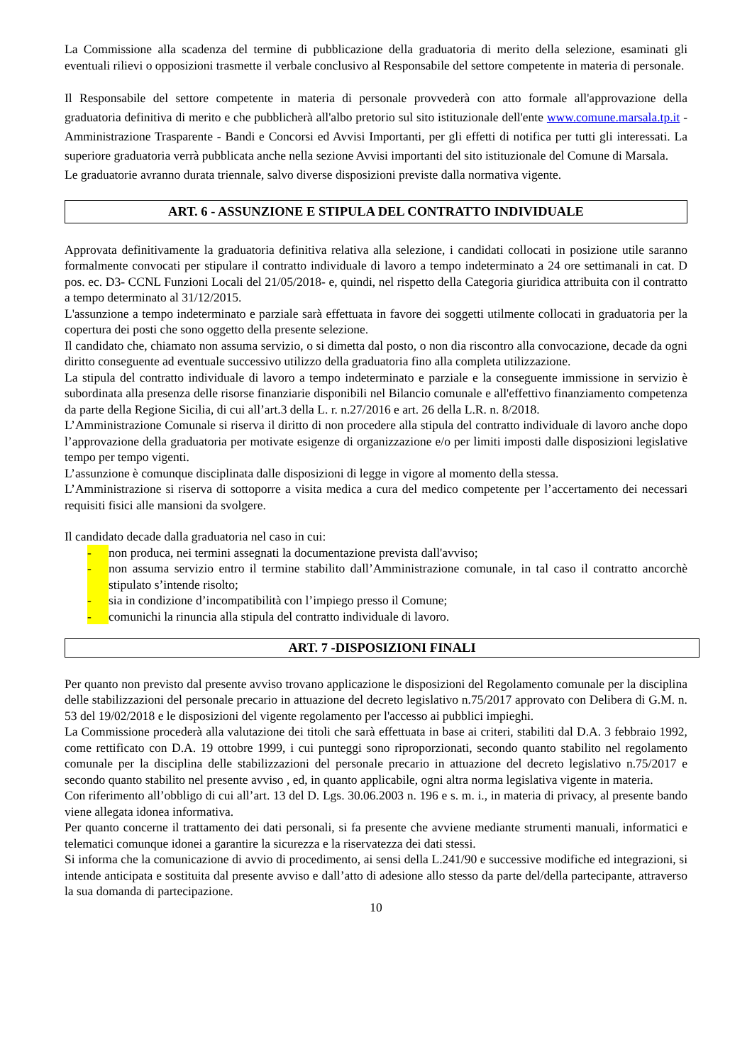La Commissione alla scadenza del termine di pubblicazione della graduatoria di merito della selezione, esaminati gli eventuali rilievi o opposizioni trasmette il verbale conclusivo al Responsabile del settore competente in materia di personale.
Il Responsabile del settore competente in materia di personale provvederà con atto formale all'approvazione della graduatoria definitiva di merito e che pubblicherà all'albo pretorio sul sito istituzionale dell'ente www.comune.marsala.tp.it - Amministrazione Trasparente - Bandi e Concorsi ed Avvisi Importanti, per gli effetti di notifica per tutti gli interessati. La superiore graduatoria verrà pubblicata anche nella sezione Avvisi importanti del sito istituzionale del Comune di Marsala.
Le graduatorie avranno durata triennale, salvo diverse disposizioni previste dalla normativa vigente.
ART. 6 - ASSUNZIONE E STIPULA DEL CONTRATTO INDIVIDUALE
Approvata definitivamente la graduatoria definitiva relativa alla selezione, i candidati collocati in posizione utile saranno formalmente convocati per stipulare il contratto individuale di lavoro a tempo indeterminato a 24 ore settimanali in cat. D pos. ec. D3- CCNL Funzioni Locali del 21/05/2018- e, quindi, nel rispetto della Categoria giuridica attribuita con il contratto a tempo determinato al 31/12/2015.
L'assunzione a tempo indeterminato e parziale sarà effettuata in favore dei soggetti utilmente collocati in graduatoria per la copertura dei posti che sono oggetto della presente selezione.
Il candidato che, chiamato non assuma servizio, o si dimetta dal posto, o non dia riscontro alla convocazione, decade da ogni diritto conseguente ad eventuale successivo utilizzo della graduatoria fino alla completa utilizzazione.
La stipula del contratto individuale di lavoro a tempo indeterminato e parziale e la conseguente immissione in servizio è subordinata alla presenza delle risorse finanziarie disponibili nel Bilancio comunale e all'effettivo finanziamento competenza da parte della Regione Sicilia, di cui all’art.3 della L. r. n.27/2016 e art. 26 della L.R. n. 8/2018.
L’Amministrazione Comunale si riserva il diritto di non procedere alla stipula del contratto individuale di lavoro anche dopo l’approvazione della graduatoria per motivate esigenze di organizzazione e/o per limiti imposti dalle disposizioni legislative tempo per tempo vigenti.
L’assunzione è comunque disciplinata dalle disposizioni di legge in vigore al momento della stessa.
L’Amministrazione si riserva di sottoporre a visita medica a cura del medico competente per l’accertamento dei necessari requisiti fisici alle mansioni da svolgere.
Il candidato decade dalla graduatoria nel caso in cui:
- non produca, nei termini assegnati la documentazione prevista dall'avviso;
- non assuma servizio entro il termine stabilito dall’Amministrazione comunale, in tal caso il contratto ancorchè stipulato s’intende risolto;
- sia in condizione d’incompatibilità con l’impiego presso il Comune;
- comunichi la rinuncia alla stipula del contratto individuale di lavoro.
ART. 7 -DISPOSIZIONI FINALI
Per quanto non previsto dal presente avviso trovano applicazione le disposizioni del Regolamento comunale per la disciplina delle stabilizzazioni del personale precario in attuazione del decreto legislativo n.75/2017 approvato con Delibera di G.M. n. 53 del 19/02/2018 e le disposizioni del vigente regolamento per l'accesso ai pubblici impieghi.
La Commissione procederà alla valutazione dei titoli che sarà effettuata in base ai criteri, stabiliti dal D.A. 3 febbraio 1992, come rettificato con D.A. 19 ottobre 1999, i cui punteggi sono riproporzionati, secondo quanto stabilito nel regolamento comunale per la disciplina delle stabilizzazioni del personale precario in attuazione del decreto legislativo n.75/2017 e secondo quanto stabilito nel presente avviso , ed, in quanto applicabile, ogni altra norma legislativa vigente in materia.
Con riferimento all’obbligo di cui all’art. 13 del D. Lgs. 30.06.2003 n. 196 e s. m. i., in materia di privacy, al presente bando viene allegata idonea informativa.
Per quanto concerne il trattamento dei dati personali, si fa presente che avviene mediante strumenti manuali, informatici e telematici comunque idonei a garantire la sicurezza e la riservatezza dei dati stessi.
Si informa che la comunicazione di avvio di procedimento, ai sensi della L.241/90 e successive modifiche ed integrazioni, si intende anticipata e sostituita dal presente avviso e dall’atto di adesione allo stesso da parte del/della partecipante, attraverso la sua domanda di partecipazione.
10